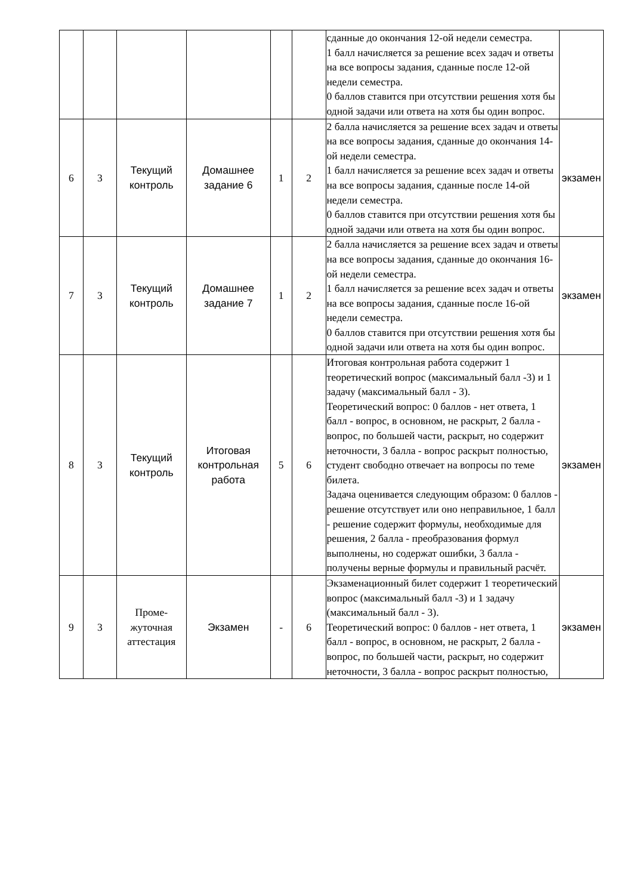| | | | | | | сданные до окончания 12-ой недели семестра. 1 балл начисляется за решение всех задач и ответы на все вопросы задания, сданные после 12-ой недели семестра. 0 баллов ставится при отсутствии решения хотя бы одной задачи или ответа на хотя бы один вопрос. | |
| 6 | 3 | Текущий контроль | Домашнее задание 6 | 1 | 2 | 2 балла начисляется за решение всех задач и ответы на все вопросы задания, сданные до окончания 14-ой недели семестра. 1 балл начисляется за решение всех задач и ответы на все вопросы задания, сданные после 14-ой недели семестра. 0 баллов ставится при отсутствии решения хотя бы одной задачи или ответа на хотя бы один вопрос. | экзамен |
| 7 | 3 | Текущий контроль | Домашнее задание 7 | 1 | 2 | 2 балла начисляется за решение всех задач и ответы на все вопросы задания, сданные до окончания 16-ой недели семестра. 1 балл начисляется за решение всех задач и ответы на все вопросы задания, сданные после 16-ой недели семестра. 0 баллов ставится при отсутствии решения хотя бы одной задачи или ответа на хотя бы один вопрос. | экзамен |
| 8 | 3 | Текущий контроль | Итоговая контрольная работа | 5 | 6 | Итоговая контрольная работа содержит 1 теоретический вопрос (максимальный балл -3) и 1 задачу (максимальный балл - 3). Теоретический вопрос: 0 баллов - нет ответа, 1 балл - вопрос, в основном, не раскрыт, 2 балла - вопрос, по большей части, раскрыт, но содержит неточности, 3 балла - вопрос раскрыт полностью, студент свободно отвечает на вопросы по теме билета. Задача оценивается следующим образом: 0 баллов - решение отсутствует или оно неправильное, 1 балл - решение содержит формулы, необходимые для решения, 2 балла - преобразования формул выполнены, но содержат ошибки, 3 балла - получены верные формулы и правильный расчёт. | экзамен |
| 9 | 3 | Проме-жуточная аттестация | Экзамен | - | 6 | Экзаменационный билет содержит 1 теоретический вопрос (максимальный балл -3) и 1 задачу (максимальный балл - 3). Теоретический вопрос: 0 баллов - нет ответа, 1 балл - вопрос, в основном, не раскрыт, 2 балла - вопрос, по большей части, раскрыт, но содержит неточности, 3 балла - вопрос раскрыт полностью, | экзамен |